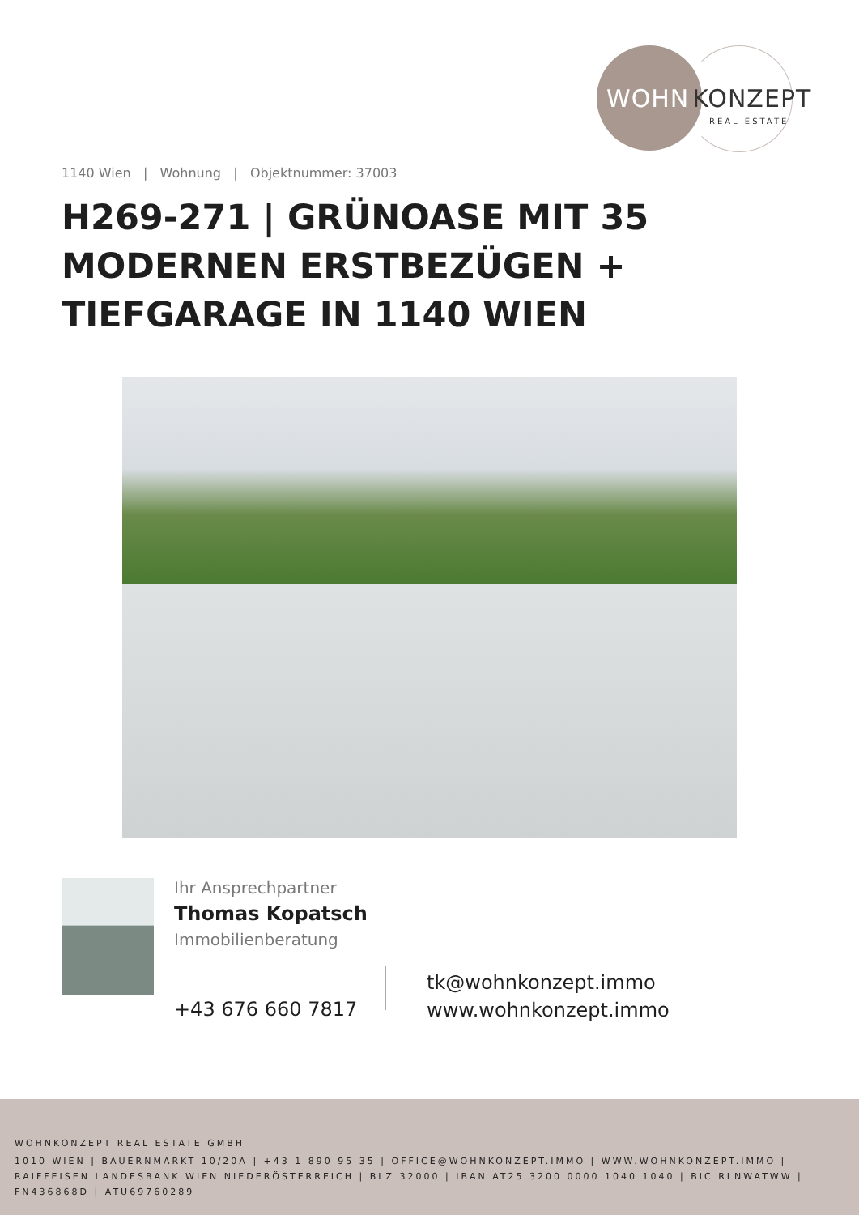WOHN KONZEPT
REAL ESTATE
1140 Wien | Wohnung | Objektnummer: 37003
H269-271 | GRÜNOASE MIT 35 MODERNEN ERSTBEZÜGEN + TIEFGARAGE IN 1140 WIEN
Ihr Ansprechpartner
Thomas Kopatsch
Immobilienberatung
+43 676 660 7817
tk@wohnkonzept.immo
www.wohnkonzept.immo
WOHNKONZEPT REAL ESTATE GMBH
1010 WIEN | BAUERNMARKT 10/20A | +43 1 890 95 35 | OFFICE@WOHNKONZEPT.IMMO | WWW.WOHNKONZEPT.IMMO | RAIFFEISEN LANDESBANK WIEN NIEDERÖSTERREICH | BLZ 32000 | IBAN AT25 3200 0000 1040 1040 | BIC RLNWATWW | FN436868D | ATU69760289